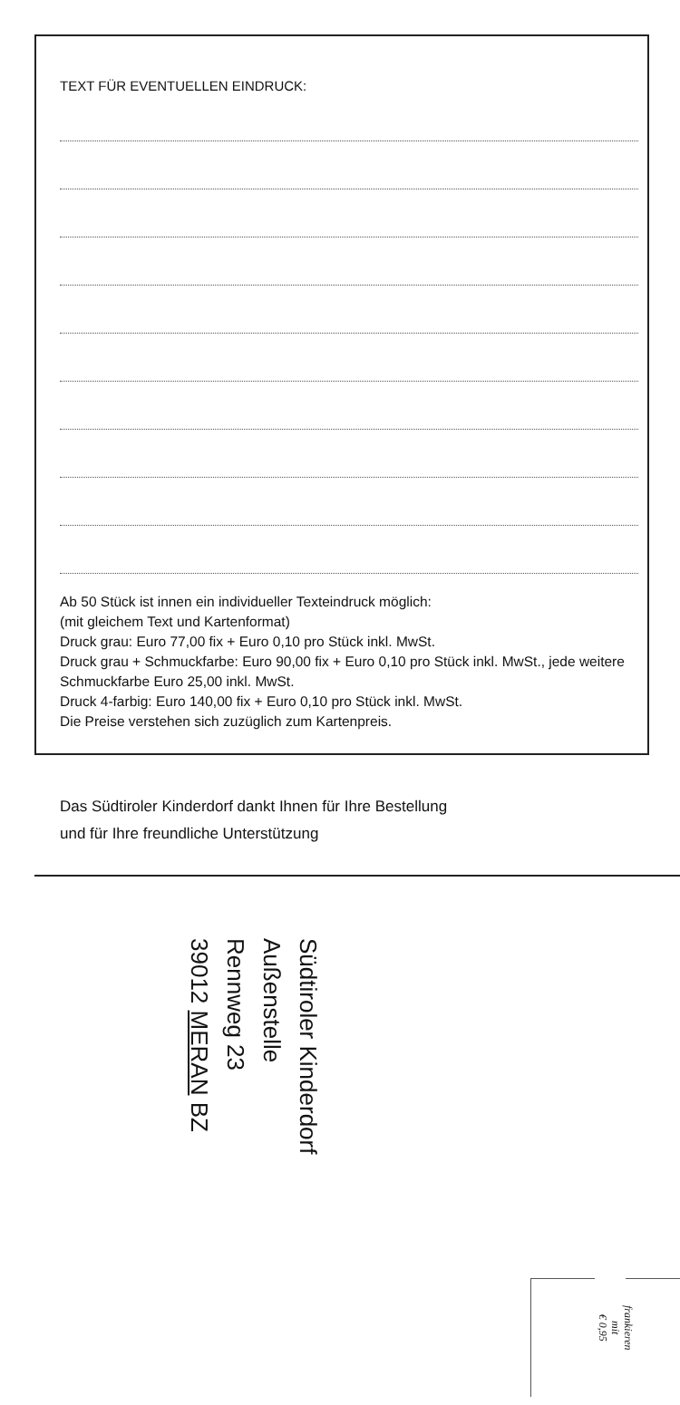TEXT FÜR EVENTUELLEN EINDRUCK:
Ab 50 Stück ist innen ein individueller Texteindruck möglich:
(mit gleichem Text und Kartenformat)
Druck grau: Euro 77,00 fix + Euro 0,10 pro Stück inkl. MwSt.
Druck grau + Schmuckfarbe: Euro 90,00 fix + Euro 0,10 pro Stück inkl. MwSt., jede weitere Schmuckfarbe Euro 25,00 inkl. MwSt.
Druck 4-farbig: Euro 140,00 fix + Euro 0,10 pro Stück inkl. MwSt.
Die Preise verstehen sich zuzüglich zum Kartenpreis.
Das Südtiroler Kinderdorf dankt Ihnen für Ihre Bestellung
und für Ihre freundliche Unterstützung
Südtiroler Kinderdorf
Außenstelle
Rennweg 23
39012 MERAN BZ
frankieren
mit
€ 0,95